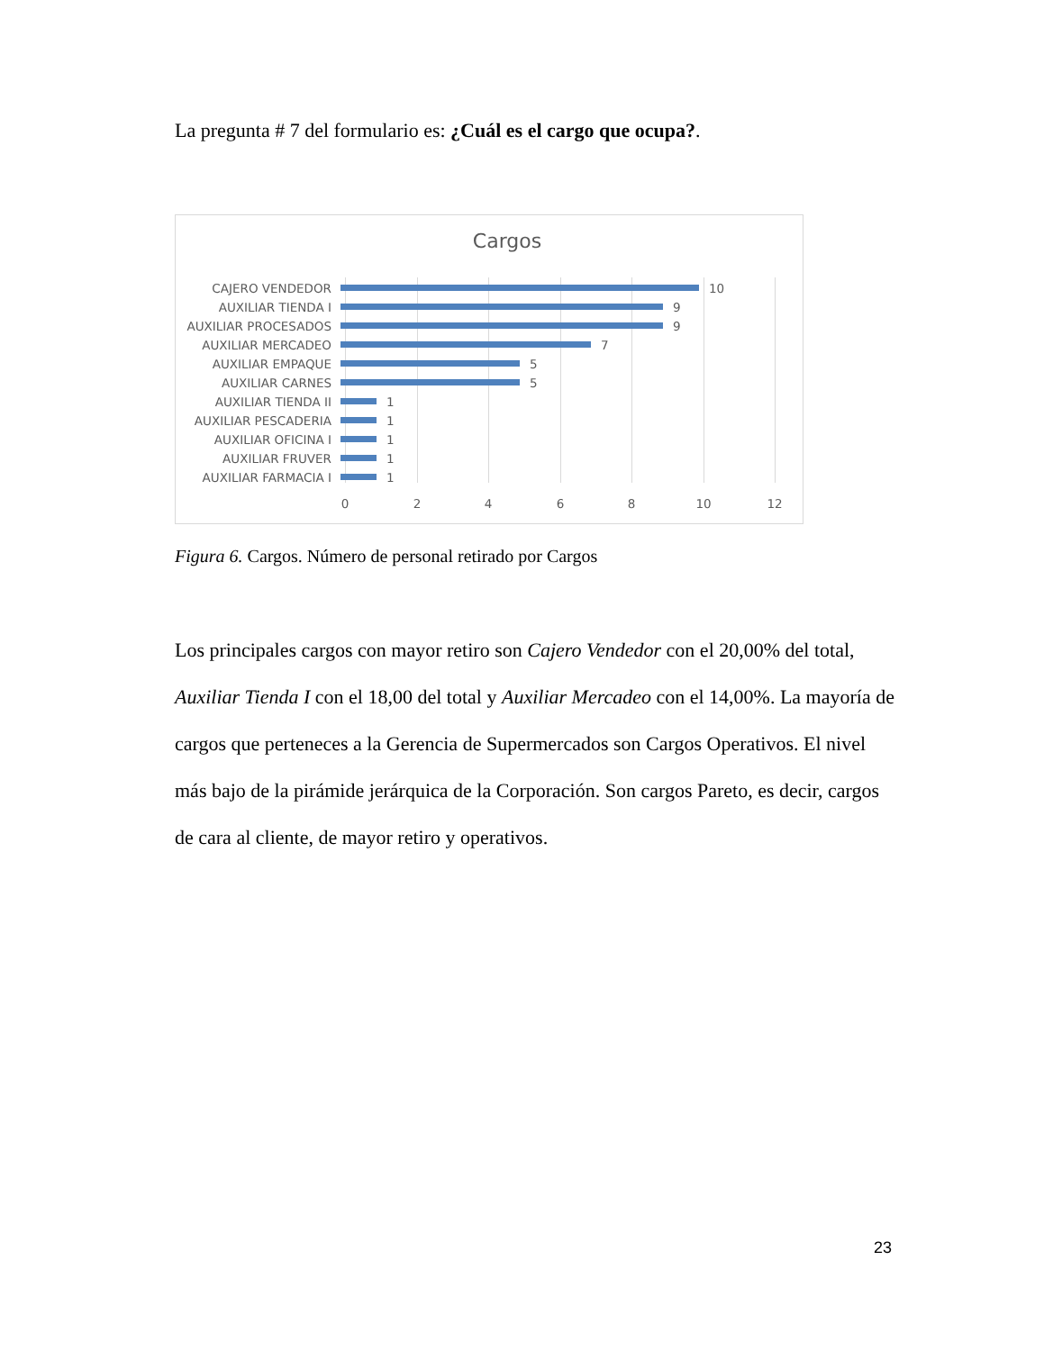La pregunta # 7 del formulario es: ¿Cuál es el cargo que ocupa?.
Cargos
CAJERO VENDEDOR 10
AUXILIAR TIENDA I 9
AUXILIAR PROCESADOS 9
AUXILIAR MERCADEO 7
AUXILIAR EMPAQUE 5
AUXILIAR CARNES 5
AUXILIAR TIENDA II 1
AUXILIAR PESCADERIA 1
AUXILIAR OFICINA I 1
AUXILIAR FRUVER 1
AUXILIAR FARMACIA I 1
0 2 4 6 8 10 12
Figura 6. Cargos. Número de personal retirado por Cargos
Los principales cargos con mayor retiro son Cajero Vendedor con el 20,00% del total, Auxiliar Tienda I con el 18,00 del total y Auxiliar Mercadeo con el 14,00%. La mayoría de cargos que perteneces a la Gerencia de Supermercados son Cargos Operativos. El nivel más bajo de la pirámide jerárquica de la Corporación. Son cargos Pareto, es decir, cargos de cara al cliente, de mayor retiro y operativos.
23